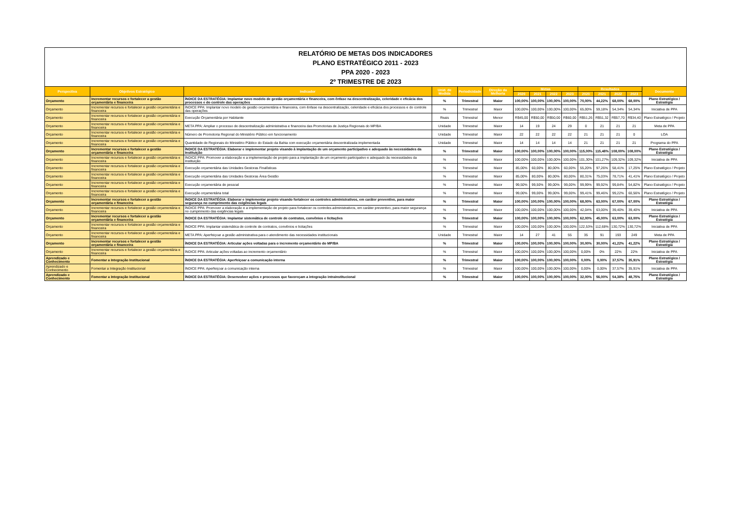RELATÓRIO DE METAS DOS INDICADORES
PLANO ESTRATÉGICO 2011 - 2023
PPA 2020 - 2023
2º TRIMESTRE DE 2023
| Perspectiva | Objetivos Estratégico | Indicador | Unid. de Medida | Periodicidade | Direção da Melhoria | Metas | | | | Resultados | | | | Documento |
| --- | --- | --- | --- | --- | --- | --- | --- | --- | --- | --- | --- | --- | --- | --- |
| | | | | | | 2020 | 2021 | 2022 | 2023 | 2020 | 2021 | 2022 | 2023 | |
| Orçamento | Incrementar recursos e fortalecer a gestão orçamentária e financeira | ÍNDICE DA ESTRATÉGIA: Implantar novo modelo de gestão orçamentária e financeira, com ênfase na descentralização, celeridade e eficácia dos processos e do controle das operações | % | Trimestral | Maior | 100,00% | 100,00% | 100,00% | 100,00% | 70,00% | 44,22% | 68,00% | 68,00% | Plano Estratégico / Estratégia |
| Orçamento | Incrementar recursos e fortalecer a gestão orçamentária e financeira | ÍNDICE PPA: Implantar novo modelo de gestão orçamentária e financeira, com ênfase na descentralização, celeridade e eficácia dos processos e do controle das operações | % | Trimestral | Maior | 100,00% | 100,00% | 100,00% | 100,00% | 65,00% | 59,18% | 54,34% | 54,34% | Iniciativa de PPA |
| Orçamento | Incrementar recursos e fortalecer a gestão orçamentária e financeira | Execução Orçamentária por Habitante | Reais | Trimestral | Menor | R$45,00 | R$50,00 | R$50,00 | R$60,00 | R$51,26 | R$51,32 | R$57,70 | R$34,40 | Plano Estratégico / Projeto |
| Orçamento | Incrementar recursos e fortalecer a gestão orçamentária e financeira | META PPA: Ampliar o processo de descentralização administrativa e financeira das Promotorias de Justiça Regionais do MP/BA | Unidade | Trimestral | Maior | 14 | 19 | 24 | 29 | 0 | 21 | 21 | 21 | Meta de PPA |
| Orçamento | Incrementar recursos e fortalecer a gestão orçamentária e financeira | Número de Promotoria Regional do Ministério Público em funcionamento | Unidade | Trimestral | Maior | 22 | 22 | 22 | 22 | 21 | 21 | 21 | 0 | LOA |
| Orçamento | Incrementar recursos e fortalecer a gestão orçamentária e financeira | Quantidade de Regionais do Ministério Público do Estado da Bahia com execução orçamentária descentralizada implementada | Unidade | Trimestral | Maior | 14 | 14 | 14 | 14 | 21 | 21 | 21 | 21 | Programa do PPA |
| Orçamento | Incrementar recursos e fortalecer a gestão orçamentária e financeira | ÍNDICE DA ESTRATÉGIA: Elaborar e implementar projeto visando à implantação de um orçamento participativo e adequado às necessidades da Instituição | % | Trimestral | Maior | 100,00% | 100,00% | 100,00% | 100,00% | 115,00% | 115,48% | 108,00% | 108,00% | Plano Estratégico / Estratégia |
| Orçamento | Incrementar recursos e fortalecer a gestão orçamentária e financeira | ÍNDICE PPA: Promover a elaboração e a implementação de projeto para a implantação de um orçamento participativo e adequado às necessidades da Instituição | % | Trimestral | Maior | 100,00% | 100,00% | 100,00% | 100,00% | 101,30% | 101,27% | 109,32% | 109,32% | Iniciativa de PPA |
| Orçamento | Incrementar recursos e fortalecer a gestão orçamentária e financeira | Execução orçamentária das Unidades Gestoras Finalísticas | % | Trimestral | Maior | 85,00% | 60,00% | 80,00% | 60,00% | 55,20% | 97,26% | 58,41% | 17,25% | Plano Estratégico / Projeto |
| Orçamento | Incrementar recursos e fortalecer a gestão orçamentária e financeira | Execução orçamentária das Unidades Gestoras Área Gestão | % | Trimestral | Maior | 85,00% | 80,00% | 80,00% | 80,00% | 80,31% | 75,03% | 78,71% | 41,41% | Plano Estratégico / Projeto |
| Orçamento | Incrementar recursos e fortalecer a gestão orçamentária e financeira | Execução orçamentária de pessoal | % | Trimestral | Maior | 99,50% | 99,50% | 99,00% | 99,00% | 99,99% | 99,92% | 99,84% | 54,82% | Plano Estratégico / Projeto |
| Orçamento | Incrementar recursos e fortalecer a gestão orçamentária e financeira | Execução orçamentária total | % | Trimestral | Maior | 99,00% | 99,00% | 99,00% | 99,00% | 99,41% | 99,46% | 99,22% | 60,56% | Plano Estratégico / Projeto |
| Orçamento | Incrementar recursos e fortalecer a gestão orçamentária e financeira | ÍNDICE DA ESTRATÉGIA: Elaborar e implementar projeto visando fortalecer os controles administrativos, em caráter preventivo, para maior segurança no cumprimento das exigências legais | % | Trimestral | Maior | 100,00% | 100,00% | 100,00% | 100,00% | 68,00% | 63,00% | 67,00% | 67,00% | Plano Estratégico / Estratégia |
| Orçamento | Incrementar recursos e fortalecer a gestão orçamentária e financeira | ÍNDICE PPA: Promover a elaboração e a implementação de projeto para fortalecer os controles administrativos, em caráter preventivo, para maior segurança no cumprimento das exigências legais | % | Trimestral | Maior | 100,00% | 100,00% | 100,00% | 100,00% | 42,04% | 63,00% | 39,40% | 39,40% | Iniciativa de PPA |
| Orçamento | Incrementar recursos e fortalecer a gestão orçamentária e financeira | ÍNDICE DA ESTRATÉGIA: Implantar sistemática de controle de contratos, convênios e licitações | % | Trimestral | Maior | 100,00% | 100,00% | 100,00% | 100,00% | 62,00% | 45,00% | 63,00% | 63,00% | Plano Estratégico / Estratégia |
| Orçamento | Incrementar recursos e fortalecer a gestão orçamentária e financeira | ÍNDICE PPA: Implantar sistemática de controle de contratos, convênios e licitações | % | Trimestral | Maior | 100,00% | 100,00% | 100,00% | 100,00% | 122,53% | 112,68% | 130,72% | 130,72% | Iniciativa de PPA |
| Orçamento | Incrementar recursos e fortalecer a gestão orçamentária e financeira | META PPA: Aperfeiçoar a gestão administrativa para o atendimento das necessidades institucionais | Unidade | Trimestral | Maior | 14 | 27 | 41 | 55 | 35 | 91 | 193 | 249 | Meta de PPA |
| Orçamento | Incrementar recursos e fortalecer a gestão orçamentária e financeira | ÍNDICE DA ESTRATÉGIA: Articular ações voltadas para o incremento orçamentário do MP/BA | % | Trimestral | Maior | 100,00% | 100,00% | 100,00% | 100,00% | 30,00% | 30,00% | 41,22% | 41,22% | Plano Estratégico / Estratégia |
| Orçamento | Incrementar recursos e fortalecer a gestão orçamentária e financeira | ÍNDICE PPA: Articular ações voltadas ao incremento orçamentário | % | Trimestral | Maior | 100,00% | 100,00% | 100,00% | 100,00% | 0,00% | 0% | 22% | 22% | Iniciativa de PPA |
| Aprendizado e Conhecimento | Fomentar a Integração Institucional | ÍNDICE DA ESTRATÉGIA: Aperfeiçoar a comunicação interna | % | Trimestral | Maior | 100,00% | 100,00% | 100,00% | 100,00% | 0,00% | 0,00% | 37,57% | 35,91% | Plano Estratégico / Estratégia |
| Aprendizado e Conhecimento | Fomentar a Integração Institucional | ÍNDICE PPA: Aperfeiçoar a comunicação interna | % | Trimestral | Maior | 100,00% | 100,00% | 100,00% | 100,00% | 0,00% | 0,00% | 37,57% | 35,91% | Iniciativa de PPA |
| Aprendizado e Conhecimento | Fomentar a Integração Institucional | ÍNDICE DA ESTRATÉGIA: Desenvolver ações e processos que favoreçam a integração intrainstitucional | % | Trimestral | Maior | 100,00% | 100,00% | 100,00% | 100,00% | 32,00% | 56,00% | 54,38% | 48,75% | Plano Estratégico / Estratégia |